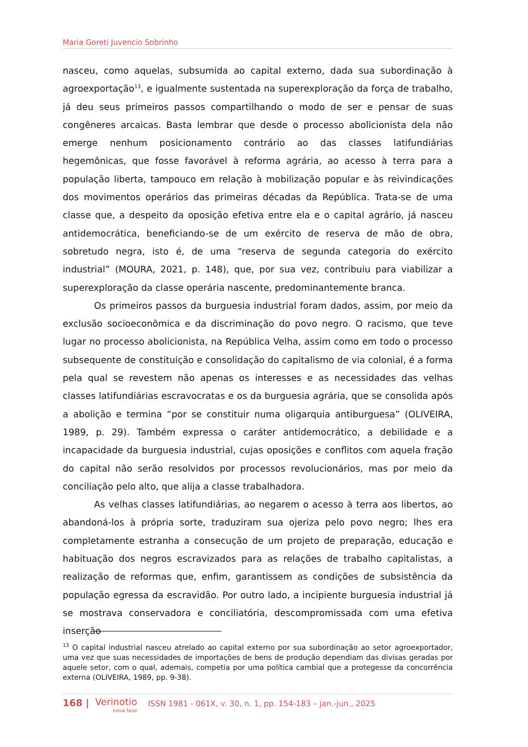Maria Goreti Juvencio Sobrinho
nasceu, como aquelas, subsumida ao capital externo, dada sua subordinação à agroexportação<sup>13</sup>, e igualmente sustentada na superexploração da força de trabalho, já deu seus primeiros passos compartilhando o modo de ser e pensar de suas congêneres arcaicas. Basta lembrar que desde o processo abolicionista dela não emerge nenhum posicionamento contrário ao das classes latifundiárias hegemônicas, que fosse favorável à reforma agrária, ao acesso à terra para a população liberta, tampouco em relação à mobilização popular e às reivindicações dos movimentos operários das primeiras décadas da República. Trata-se de uma classe que, a despeito da oposição efetiva entre ela e o capital agrário, já nasceu antidemocrática, beneficiando-se de um exército de reserva de mão de obra, sobretudo negra, isto é, de uma “reserva de segunda categoria do exército industrial” (MOURA, 2021, p. 148), que, por sua vez, contribuiu para viabilizar a superexploração da classe operária nascente, predominantemente branca.
Os primeiros passos da burguesia industrial foram dados, assim, por meio da exclusão socioeconômica e da discriminação do povo negro. O racismo, que teve lugar no processo abolicionista, na República Velha, assim como em todo o processo subsequente de constituição e consolidação do capitalismo de via colonial, é a forma pela qual se revestem não apenas os interesses e as necessidades das velhas classes latifundiárias escravocratas e os da burguesia agrária, que se consolida após a abolição e termina “por se constituir numa oligarquia antiburguesa” (OLIVEIRA, 1989, p. 29). Também expressa o caráter antidemocrático, a debilidade e a incapacidade da burguesia industrial, cujas oposições e conflitos com aquela fração do capital não serão resolvidos por processos revolucionários, mas por meio da conciliação pelo alto, que alija a classe trabalhadora.
As velhas classes latifundiárias, ao negarem o acesso à terra aos libertos, ao abandoná-los à própria sorte, traduziram sua ojeriza pelo povo negro; lhes era completamente estranha a consecução de um projeto de preparação, educação e habituação dos negros escravizados para as relações de trabalho capitalistas, a realização de reformas que, enfim, garantissem as condições de subsistência da população egressa da escravidão. Por outro lado, a incipiente burguesia industrial já se mostrava conservadora e conciliatória, descompromissada com uma efetiva inserção
<sup>13</sup> O capital industrial nasceu atrelado ao capital externo por sua subordinação ao setor agroexportador, uma vez que suas necessidades de importações de bens de produção dependiam das divisas geradas por aquele setor, com o qual, ademais, competia por uma política cambial que a protegesse da concorrência externa (OLIVEIRA, 1989, pp. 9-38).
168 | Verinotio
nova fase ISSN 1981 - 061X, v. 30, n. 1, pp. 154-183 – jan.-jun., 2025